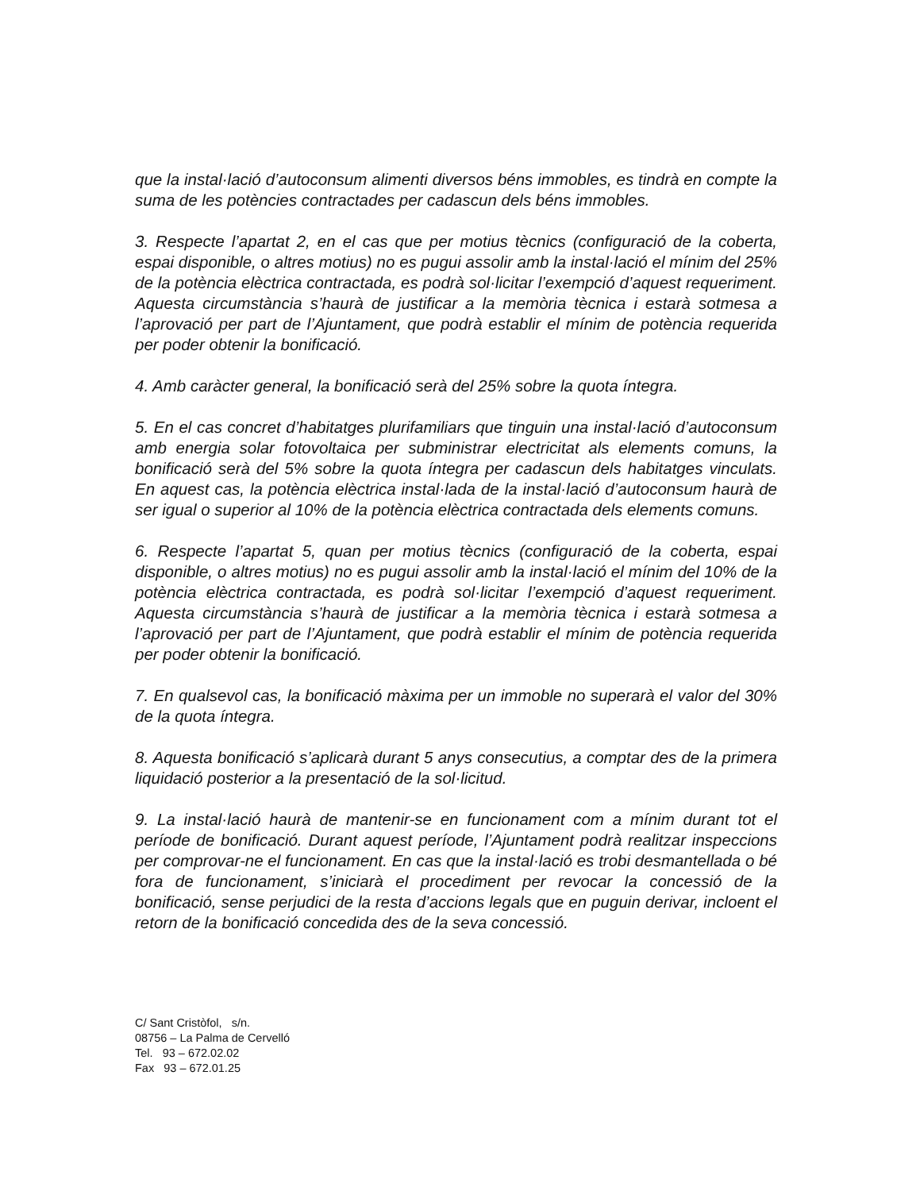que la instal·lació d’autoconsum alimenti diversos béns immobles, es tindrà en compte la suma de les potències contractades per cadascun dels béns immobles.
3. Respecte l’apartat 2, en el cas que per motius tècnics (configuració de la coberta, espai disponible, o altres motius) no es pugui assolir amb la instal·lació el mínim del 25% de la potència elèctrica contractada, es podrà sol·licitar l’exempció d’aquest requeriment. Aquesta circumstància s’haurà de justificar a la memòria tècnica i estarà sotmesa a l’aprovació per part de l’Ajuntament, que podrà establir el mínim de potència requerida per poder obtenir la bonificació.
4. Amb caràcter general, la bonificació serà del 25% sobre la quota íntegra.
5. En el cas concret d’habitatges plurifamiliars que tinguin una instal·lació d’autoconsum amb energia solar fotovoltaica per subministrar electricitat als elements comuns, la bonificació serà del 5% sobre la quota íntegra per cadascun dels habitatges vinculats. En aquest cas, la potència elèctrica instal·lada de la instal·lació d’autoconsum haurà de ser igual o superior al 10% de la potència elèctrica contractada dels elements comuns.
6. Respecte l’apartat 5, quan per motius tècnics (configuració de la coberta, espai disponible, o altres motius) no es pugui assolir amb la instal·lació el mínim del 10% de la potència elèctrica contractada, es podrà sol·licitar l’exempció d’aquest requeriment. Aquesta circumstància s’haurà de justificar a la memòria tècnica i estarà sotmesa a l’aprovació per part de l’Ajuntament, que podrà establir el mínim de potència requerida per poder obtenir la bonificació.
7. En qualsevol cas, la bonificació màxima per un immoble no superarà el valor del 30% de la quota íntegra.
8. Aquesta bonificació s’aplicarà durant 5 anys consecutius, a comptar des de la primera liquidació posterior a la presentació de la sol·licitud.
9. La instal·lació haurà de mantenir-se en funcionament com a mínim durant tot el període de bonificació. Durant aquest període, l’Ajuntament podrà realitzar inspeccions per comprovar-ne el funcionament. En cas que la instal·lació es trobi desmantellada o bé fora de funcionament, s’iniciarà el procediment per revocar la concessió de la bonificació, sense perjudici de la resta d’accions legals que en puguin derivar, incloent el retorn de la bonificació concedida des de la seva concessió.
C/ Sant Cristòfol, s/n.
08756 – La Palma de Cervelló
Tel. 93 – 672.02.02
Fax 93 – 672.01.25